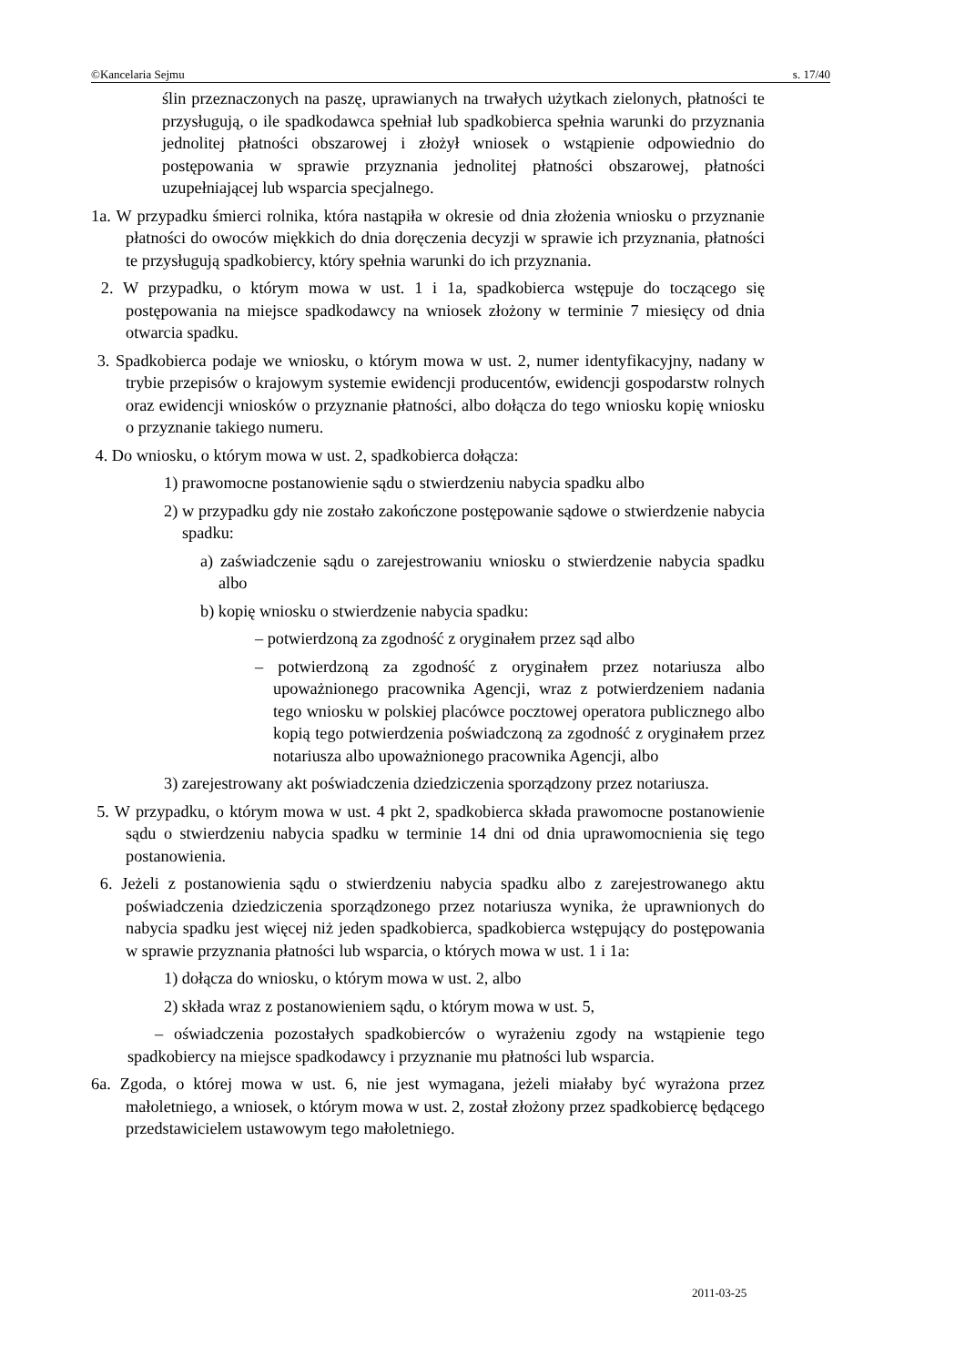©Kancelaria Sejmu s. 17/40
ślin przeznaczonych na paszę, uprawianych na trwałych użytkach zielonych, płatności te przysługują, o ile spadkodawca spełniał lub spadkobierca spełnia warunki do przyznania jednolitej płatności obszarowej i złożył wniosek o wstąpienie odpowiednio do postępowania w sprawie przyznania jednolitej płatności obszarowej, płatności uzupełniającej lub wsparcia specjalnego.
1a. W przypadku śmierci rolnika, która nastąpiła w okresie od dnia złożenia wniosku o przyznanie płatności do owoców miękkich do dnia doręczenia decyzji w sprawie ich przyznania, płatności te przysługują spadkobiercy, który spełnia warunki do ich przyznania.
2. W przypadku, o którym mowa w ust. 1 i 1a, spadkobierca wstępuje do toczącego się postępowania na miejsce spadkodawcy na wniosek złożony w terminie 7 miesięcy od dnia otwarcia spadku.
3. Spadkobierca podaje we wniosku, o którym mowa w ust. 2, numer identyfikacyjny, nadany w trybie przepisów o krajowym systemie ewidencji producentów, ewidencji gospodarstw rolnych oraz ewidencji wniosków o przyznanie płatności, albo dołącza do tego wniosku kopię wniosku o przyznanie takiego numeru.
4. Do wniosku, o którym mowa w ust. 2, spadkobierca dołącza:
1) prawomocne postanowienie sądu o stwierdzeniu nabycia spadku albo
2) w przypadku gdy nie zostało zakończone postępowanie sądowe o stwierdzenie nabycia spadku:
a) zaświadczenie sądu o zarejestrowaniu wniosku o stwierdzenie nabycia spadku albo
b) kopię wniosku o stwierdzenie nabycia spadku:
– potwierdzoną za zgodność z oryginałem przez sąd albo
– potwierdzoną za zgodność z oryginałem przez notariusza albo upoważnionego pracownika Agencji, wraz z potwierdzeniem nadania tego wniosku w polskiej placówce pocztowej operatora publicznego albo kopią tego potwierdzenia poświadczoną za zgodność z oryginałem przez notariusza albo upoważnionego pracownika Agencji, albo
3) zarejestrowany akt poświadczenia dziedziczenia sporządzony przez notariusza.
5. W przypadku, o którym mowa w ust. 4 pkt 2, spadkobierca składa prawomocne postanowienie sądu o stwierdzeniu nabycia spadku w terminie 14 dni od dnia uprawomocnienia się tego postanowienia.
6. Jeżeli z postanowienia sądu o stwierdzeniu nabycia spadku albo z zarejestrowanego aktu poświadczenia dziedziczenia sporządzonego przez notariusza wynika, że uprawnionych do nabycia spadku jest więcej niż jeden spadkobierca, spadkobierca wstępujący do postępowania w sprawie przyznania płatności lub wsparcia, o których mowa w ust. 1 i 1a:
1) dołącza do wniosku, o którym mowa w ust. 2, albo
2) składa wraz z postanowieniem sądu, o którym mowa w ust. 5,
– oświadczenia pozostałych spadkobierców o wyrażeniu zgody na wstąpienie tego spadkobiercy na miejsce spadkodawcy i przyznanie mu płatności lub wsparcia.
6a. Zgoda, o której mowa w ust. 6, nie jest wymagana, jeżeli miałaby być wyrażona przez małoletniego, a wniosek, o którym mowa w ust. 2, został złożony przez spadkobiercę będącego przedstawicielem ustawowym tego małoletniego.
2011-03-25